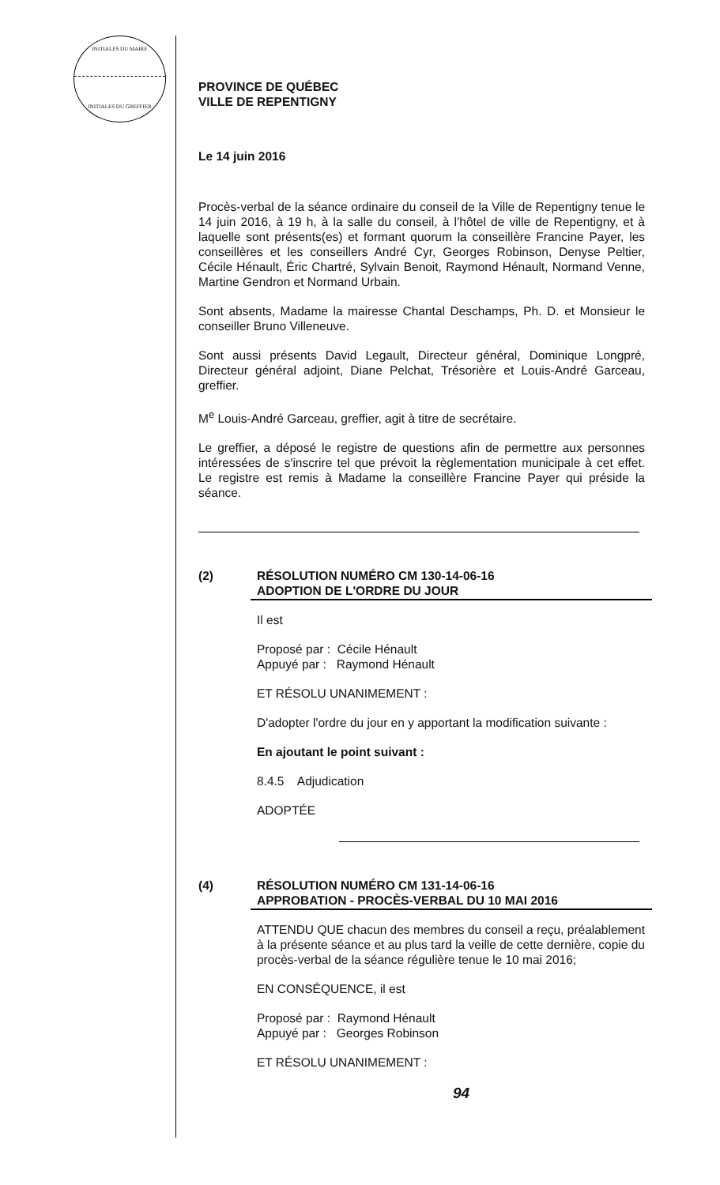INITIALES DU MAIRE
INITIALES DU GREFFIER
PROVINCE DE QUÉBEC
VILLE DE REPENTIGNY
Le 14 juin 2016
Procès-verbal de la séance ordinaire du conseil de la Ville de Repentigny tenue le 14 juin 2016, à 19 h, à la salle du conseil, à l’hôtel de ville de Repentigny, et à laquelle sont présents(es) et formant quorum la conseillère Francine Payer, les conseillères et les conseillers André Cyr, Georges Robinson, Denyse Peltier, Cécile Hénault, Éric Chartré, Sylvain Benoit, Raymond Hénault, Normand Venne, Martine Gendron et Normand Urbain.
Sont absents, Madame la mairesse Chantal Deschamps, Ph. D. et Monsieur le conseiller Bruno Villeneuve.
Sont aussi présents David Legault, Directeur général, Dominique Longpré, Directeur général adjoint, Diane Pelchat, Trésorière et Louis-André Garceau, greffier.
M<sup>e</sup> Louis-André Garceau, greffier, agit à titre de secrétaire.
Le greffier, a déposé le registre de questions afin de permettre aux personnes intéressées de s'inscrire tel que prévoit la règlementation municipale à cet effet. Le registre est remis à Madame la conseillère Francine Payer qui préside la séance.
(2) RÉSOLUTION NUMÉRO CM 130-14-06-16
ADOPTION DE L'ORDRE DU JOUR
Il est
Proposé par : Cécile Hénault
Appuyé par : Raymond Hénault
ET RÉSOLU UNANIMEMENT :
D'adopter l'ordre du jour en y apportant la modification suivante :
En ajoutant le point suivant :
8.4.5 Adjudication
ADOPTÉE
(4) RÉSOLUTION NUMÉRO CM 131-14-06-16
APPROBATION - PROCÈS-VERBAL DU 10 MAI 2016
ATTENDU QUE chacun des membres du conseil a reçu, préalablement à la présente séance et au plus tard la veille de cette dernière, copie du procès-verbal de la séance régulière tenue le 10 mai 2016;
EN CONSÉQUENCE, il est
Proposé par : Raymond Hénault
Appuyé par : Georges Robinson
ET RÉSOLU UNANIMEMENT :
94